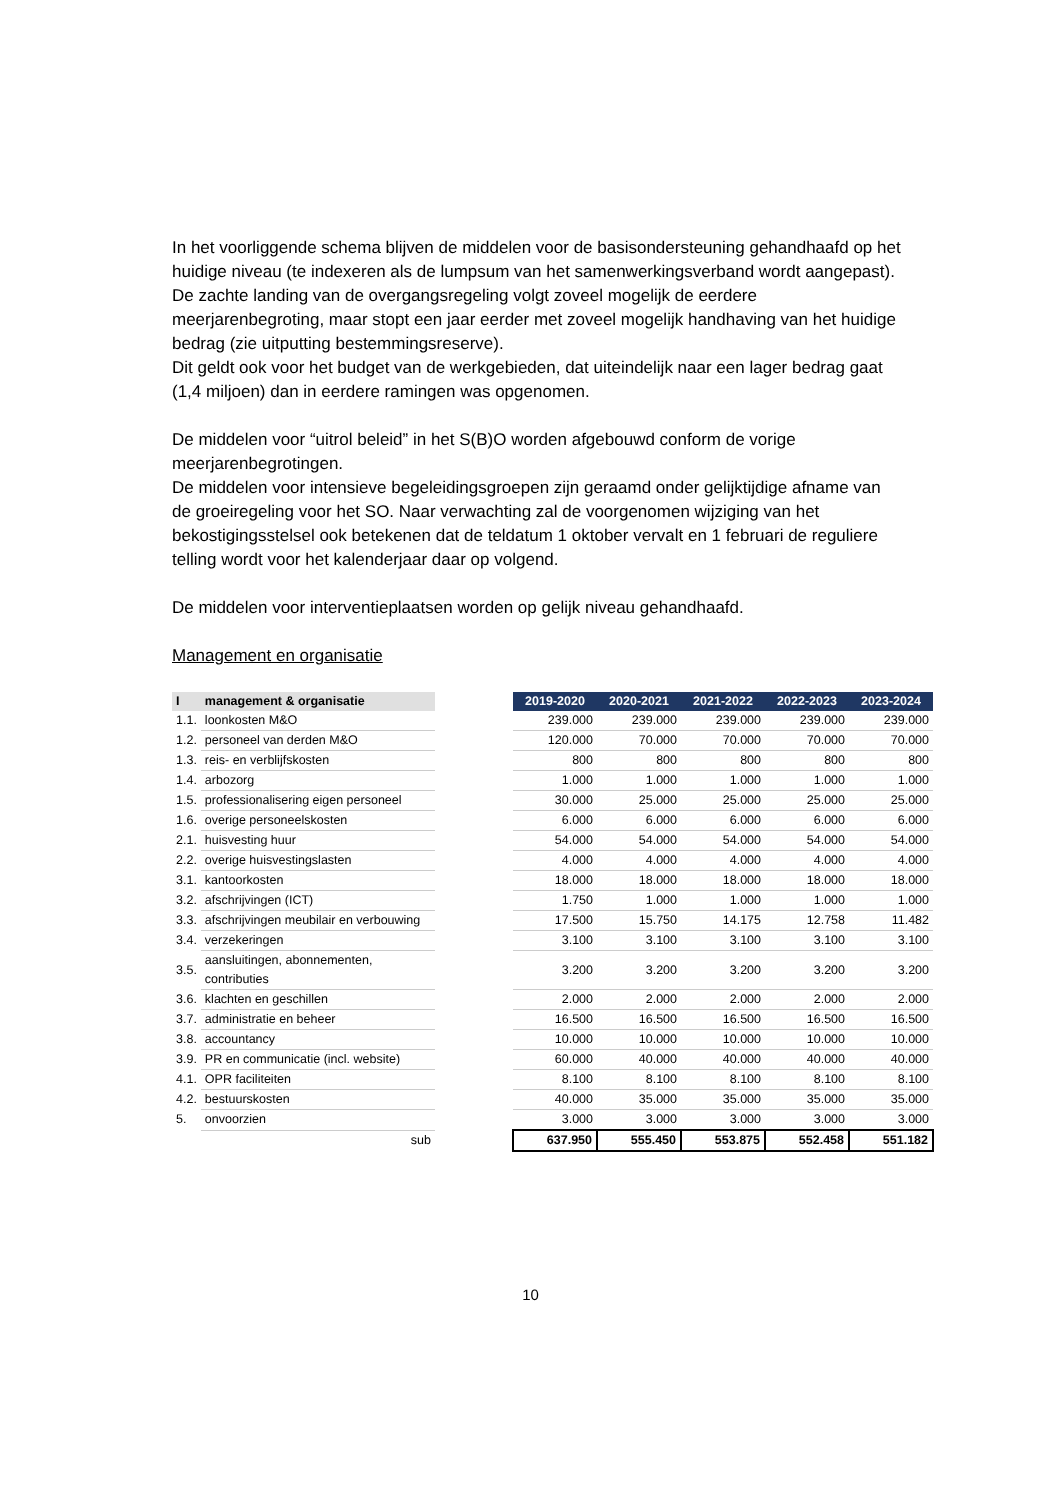In het voorliggende schema blijven de middelen voor de basisondersteuning gehandhaafd op het huidige niveau (te indexeren als de lumpsum van het samenwerkingsverband wordt aangepast).
De zachte landing van de overgangsregeling volgt zoveel mogelijk de eerdere meerjarenbegroting, maar stopt een jaar eerder met zoveel mogelijk handhaving van het huidige bedrag (zie uitputting bestemmingsreserve).
Dit geldt ook voor het budget van de werkgebieden, dat uiteindelijk naar een lager bedrag gaat (1,4 miljoen) dan in eerdere ramingen was opgenomen.
De middelen voor “uitrol beleid” in het S(B)O worden afgebouwd conform de vorige meerjarenbegrotingen.
De middelen voor intensieve begeleidingsgroepen zijn geraamd onder gelijktijdige afname van de groeiregeling voor het SO. Naar verwachting zal de voorgenomen wijziging van het bekostigingsstelsel ook betekenen dat de teldatum 1 oktober vervalt en 1 februari de reguliere telling wordt voor het kalenderjaar daar op volgend.
De middelen voor interventieplaatsen worden op gelijk niveau gehandhaafd.
Management en organisatie
| I | management & organisatie | | 2019-2020 | 2020-2021 | 2021-2022 | 2022-2023 | 2023-2024 |
| --- | --- | --- | --- | --- | --- | --- | --- |
| 1.1. | loonkosten M&O | | 239.000 | 239.000 | 239.000 | 239.000 | 239.000 |
| 1.2. | personeel van derden M&O | | 120.000 | 70.000 | 70.000 | 70.000 | 70.000 |
| 1.3. | reis- en verblijfskosten | | 800 | 800 | 800 | 800 | 800 |
| 1.4. | arbozorg | | 1.000 | 1.000 | 1.000 | 1.000 | 1.000 |
| 1.5. | professionalisering eigen personeel | | 30.000 | 25.000 | 25.000 | 25.000 | 25.000 |
| 1.6. | overige personeelskosten | | 6.000 | 6.000 | 6.000 | 6.000 | 6.000 |
| 2.1. | huisvesting huur | | 54.000 | 54.000 | 54.000 | 54.000 | 54.000 |
| 2.2. | overige huisvestingslasten | | 4.000 | 4.000 | 4.000 | 4.000 | 4.000 |
| 3.1. | kantoorkosten | | 18.000 | 18.000 | 18.000 | 18.000 | 18.000 |
| 3.2. | afschrijvingen (ICT) | | 1.750 | 1.000 | 1.000 | 1.000 | 1.000 |
| 3.3. | afschrijvingen meubilair en verbouwing | | 17.500 | 15.750 | 14.175 | 12.758 | 11.482 |
| 3.4. | verzekeringen | | 3.100 | 3.100 | 3.100 | 3.100 | 3.100 |
| 3.5. | aansluitingen, abonnementen, contributies | | 3.200 | 3.200 | 3.200 | 3.200 | 3.200 |
| 3.6. | klachten en geschillen | | 2.000 | 2.000 | 2.000 | 2.000 | 2.000 |
| 3.7. | administratie en beheer | | 16.500 | 16.500 | 16.500 | 16.500 | 16.500 |
| 3.8. | accountancy | | 10.000 | 10.000 | 10.000 | 10.000 | 10.000 |
| 3.9. | PR en communicatie (incl. website) | | 60.000 | 40.000 | 40.000 | 40.000 | 40.000 |
| 4.1. | OPR faciliteiten | | 8.100 | 8.100 | 8.100 | 8.100 | 8.100 |
| 4.2. | bestuurskosten | | 40.000 | 35.000 | 35.000 | 35.000 | 35.000 |
| 5. | onvoorzien | | 3.000 | 3.000 | 3.000 | 3.000 | 3.000 |
| | sub | | 637.950 | 555.450 | 553.875 | 552.458 | 551.182 |
10